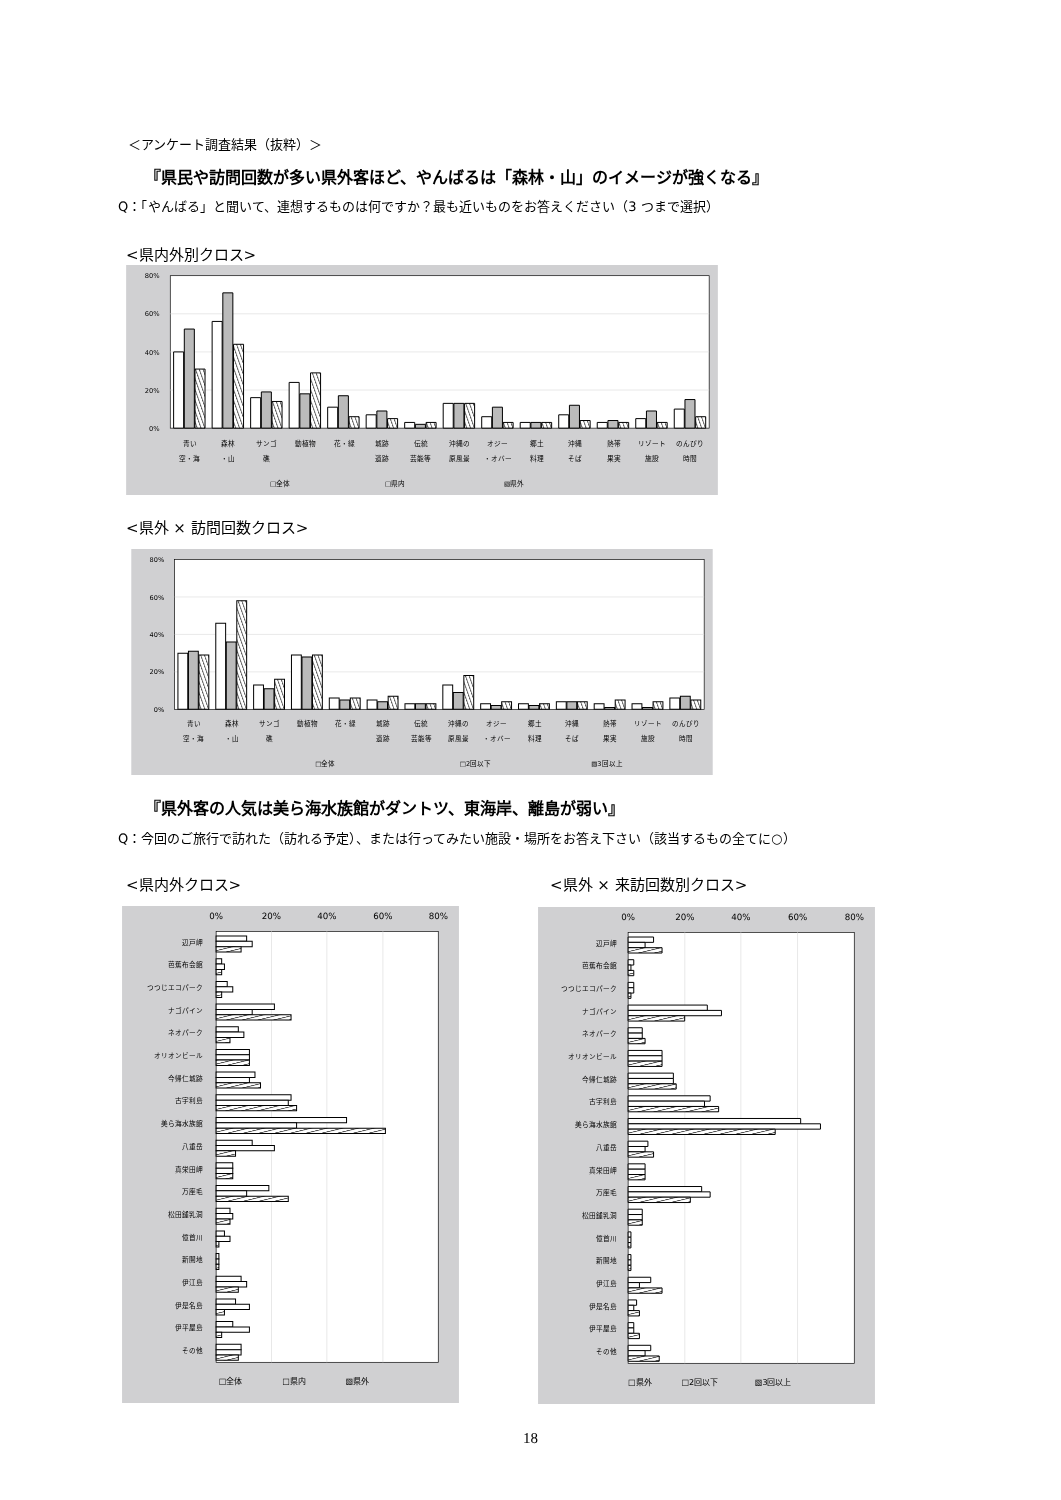＜アンケート調査結果（抜粋）＞
『県民や訪問回数が多い県外客ほど、やんばるは「森林・山」のイメージが強くなる』
Q：「やんばる」と聞いて、連想するものは何ですか？最も近いものをお答えください（3 つまで選択）
<県内外別クロス>
80%
60%
40%
20%
0%
青い
空・海
森林
・山
サンゴ
礁
動植物
花・緑
城跡
遺跡
伝統
芸能等
沖縄の
原風景
オジー
・オバー
郷土
料理
沖縄
そば
熱帯
果実
リゾート
施設
のんびり
時間
□全体
□県内
▧県外
<県外 × 訪問回数クロス>
80%
60%
40%
20%
0%
青い
空・海
森林
・山
サンゴ
礁
動植物
花・緑
城跡
遺跡
伝統
芸能等
沖縄の
原風景
オジー
・オバー
郷土
料理
沖縄
そば
熱帯
果実
リゾート
施設
のんびり
時間
□全体
□2回以下
▧3回以上
『県外客の人気は美ら海水族館がダントツ、東海岸、離島が弱い』
Q：今回のご旅行で訪れた（訪れる予定）、または行ってみたい施設・場所をお答え下さい（該当するもの全てに○）
<県内外クロス> <県外 × 来訪回数別クロス>
0%
20%
40%
60%
80%
辺戸岬
芭蕉布会館
つつじエコパーク
ナゴパイン
ネオパーク
オリオンビール
今帰仁城跡
古宇利島
美ら海水族館
八重岳
真栄田岬
万座毛
松田鍾乳洞
億首川
新開地
伊江島
伊是名島
伊平屋島
その他
□全体
□県内
▧県外
0%
20%
40%
60%
80%
辺戸岬
芭蕉布会館
つつじエコパーク
ナゴパイン
ネオパーク
オリオンビール
今帰仁城跡
古宇利島
美ら海水族館
八重岳
真栄田岬
万座毛
松田鍾乳洞
億首川
新開地
伊江島
伊是名島
伊平屋島
その他
□県外
□2回以下
▧3回以上
18